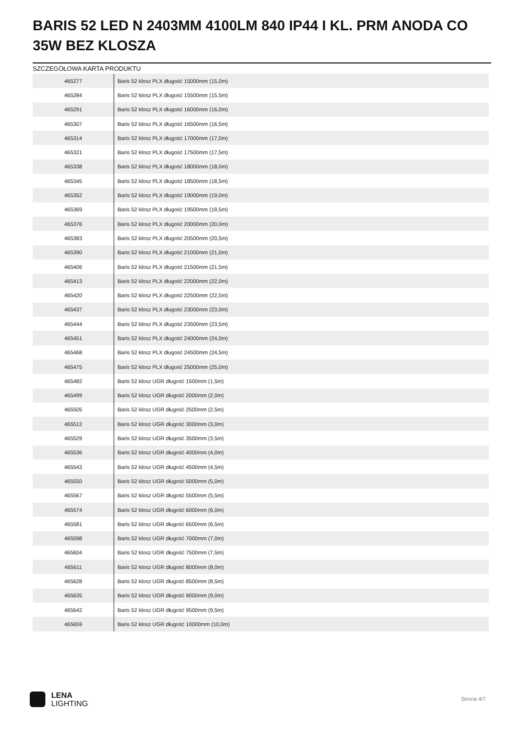BARIS 52 LED N 2403MM 4100LM 840 IP44 I KL. PRM ANODA CO 35W BEZ KLOSZA
SZCZEGÓŁOWA KARTA PRODUKTU
| 465277 | Baris 52 klosz PLX długość 15000mm (15,0m) |
| 465284 | Baris 52 klosz PLX długość 15500mm (15,5m) |
| 465291 | Baris 52 klosz PLX długość 16000mm (16,0m) |
| 465307 | Baris 52 klosz PLX długość 16500mm (16,5m) |
| 465314 | Baris 52 klosz PLX długość 17000mm (17,0m) |
| 465321 | Baris 52 klosz PLX długość 17500mm (17,5m) |
| 465338 | Baris 52 klosz PLX długość 18000mm (18,0m) |
| 465345 | Baris 52 klosz PLX długość 18500mm (18,5m) |
| 465352 | Baris 52 klosz PLX długość 19000mm (19,0m) |
| 465369 | Baris 52 klosz PLX długość 19500mm (19,5m) |
| 465376 | Baris 52 klosz PLX długość 20000mm (20,0m) |
| 465383 | Baris 52 klosz PLX długość 20500mm (20,5m) |
| 465390 | Baris 52 klosz PLX długość 21000mm (21,0m) |
| 465406 | Baris 52 klosz PLX długość 21500mm (21,5m) |
| 465413 | Baris 52 klosz PLX długość 22000mm (22,0m) |
| 465420 | Baris 52 klosz PLX długość 22500mm (22,5m) |
| 465437 | Baris 52 klosz PLX długość 23000mm (23,0m) |
| 465444 | Baris 52 klosz PLX długość 23500mm (23,5m) |
| 465451 | Baris 52 klosz PLX długość 24000mm (24,0m) |
| 465468 | Baris 52 klosz PLX długość 24500mm (24,5m) |
| 465475 | Baris 52 klosz PLX długość 25000mm (25,0m) |
| 465482 | Baris 52 klosz UGR długość 1500mm (1,5m) |
| 465499 | Baris 52 klosz UGR długość 2000mm (2,0m) |
| 465505 | Baris 52 klosz UGR długość 2500mm (2,5m) |
| 465512 | Baris 52 klosz UGR długość 3000mm (3,0m) |
| 465529 | Baris 52 klosz UGR długość 3500mm (3,5m) |
| 465536 | Baris 52 klosz UGR długość 4000mm (4,0m) |
| 465543 | Baris 52 klosz UGR długość 4500mm (4,5m) |
| 465550 | Baris 52 klosz UGR długość 5000mm (5,0m) |
| 465567 | Baris 52 klosz UGR długość 5500mm (5,5m) |
| 465574 | Baris 52 klosz UGR długość 6000mm (6,0m) |
| 465581 | Baris 52 klosz UGR długość 6500mm (6,5m) |
| 465598 | Baris 52 klosz UGR długość 7000mm (7,0m) |
| 465604 | Baris 52 klosz UGR długość 7500mm (7,5m) |
| 465611 | Baris 52 klosz UGR długość 8000mm (8,0m) |
| 465628 | Baris 52 klosz UGR długość 8500mm (8,5m) |
| 465635 | Baris 52 klosz UGR długość 9000mm (9,0m) |
| 465642 | Baris 52 klosz UGR długość 9500mm (9,5m) |
| 465659 | Baris 52 klosz UGR długość 10000mm (10,0m) |
LENA
LIGHTING
Strona 4/7